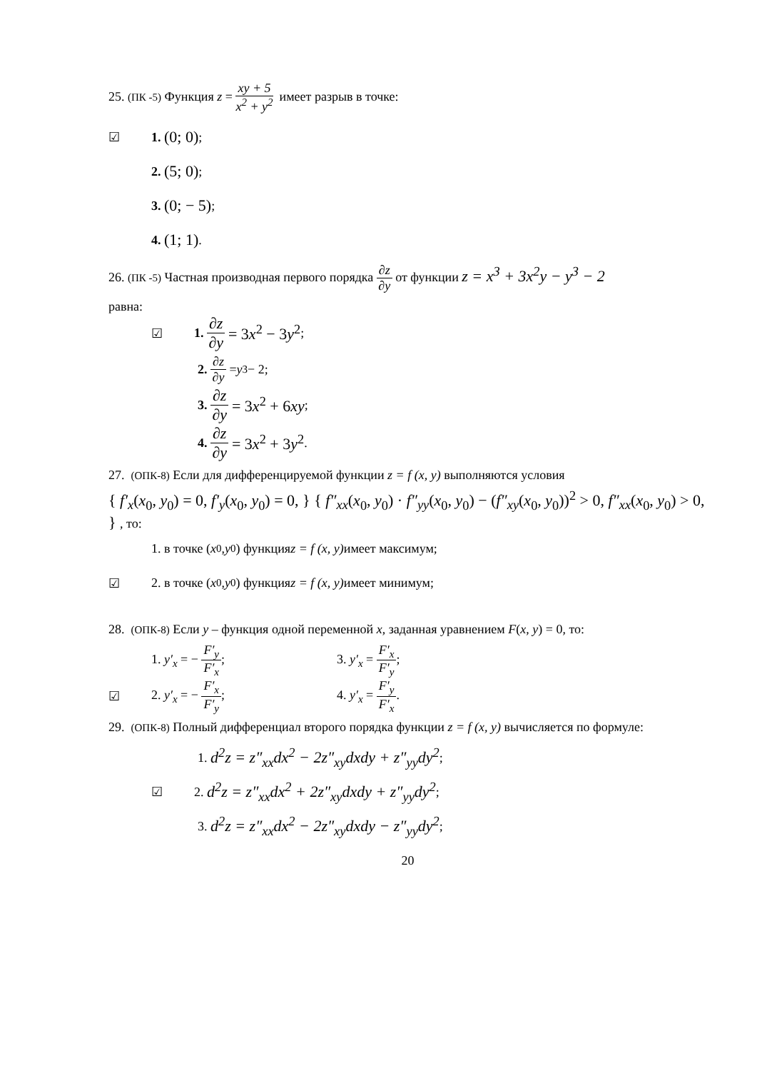25. (ПК -5) Функция z = xy + 5 x<sup>2</sup> + y<sup>2</sup> имеет разрыв в точке:
☑ 1. (0; 0);
2. (5; 0);
3. (0; − 5);
4. (1; 1).
26. (ПК -5) Частная производная первого порядка ∂z ∂y от функции z = x<sup>3</sup> + 3x<sup>2</sup>y − y<sup>3</sup> − 2
равна:
☑ 1. ∂z ∂y = 3x<sup>2</sup> − 3y<sup>2</sup>;
2. ∂z ∂y = y<sup>3</sup> − 2;
3. ∂z ∂y = 3x<sup>2</sup> + 6xy;
4. ∂z ∂y = 3x<sup>2</sup> + 3y<sup>2</sup>.
27. (ОПК-8) Если для дифференцируемой функции z = f (x, y) выполняются условия
{ f′<sub>x</sub>(x<sub>0</sub>, y<sub>0</sub>) = 0, f′<sub>y</sub>(x<sub>0</sub>, y<sub>0</sub>) = 0, } { f″<sub>xx</sub>(x<sub>0</sub>, y<sub>0</sub>) · f″<sub>yy</sub>(x<sub>0</sub>, y<sub>0</sub>) − (f″<sub>xy</sub>(x<sub>0</sub>, y<sub>0</sub>))<sup>2</sup> > 0, f″<sub>xx</sub>(x<sub>0</sub>, y<sub>0</sub>) > 0, } , то:
1. в точке (x<sub>0</sub>, y<sub>0</sub>) функция z = f (x, y) имеет максимум;
☑ 2. в точке (x<sub>0</sub>, y<sub>0</sub>) функция z = f (x, y) имеет минимум;
28. (ОПК-8) Если y – функция одной переменной x, заданная уравнением F(x, y) = 0, то:
1. y′<sub>x</sub> = − F′<sub>y</sub> F′<sub>x</sub>; 3. y′<sub>x</sub> = F′<sub>x</sub> F′<sub>y</sub>;
☑
2. y′<sub>x</sub> = − F′<sub>x</sub> F′<sub>y</sub>; 4. y′<sub>x</sub> = F′<sub>y</sub> F′<sub>x</sub>.
29. (ОПК-8) Полный дифференциал второго порядка функции z = f (x, y) вычисляется по формуле:
1. d<sup>2</sup>z = z″<sub>xx</sub>dx<sup>2</sup> − 2z″<sub>xy</sub>dxdy + z″<sub>yy</sub>dy<sup>2</sup>;
☑ 2. d<sup>2</sup>z = z″<sub>xx</sub>dx<sup>2</sup> + 2z″<sub>xy</sub>dxdy + z″<sub>yy</sub>dy<sup>2</sup>;
3. d<sup>2</sup>z = z″<sub>xx</sub>dx<sup>2</sup> − 2z″<sub>xy</sub>dxdy − z″<sub>yy</sub>dy<sup>2</sup>;
20